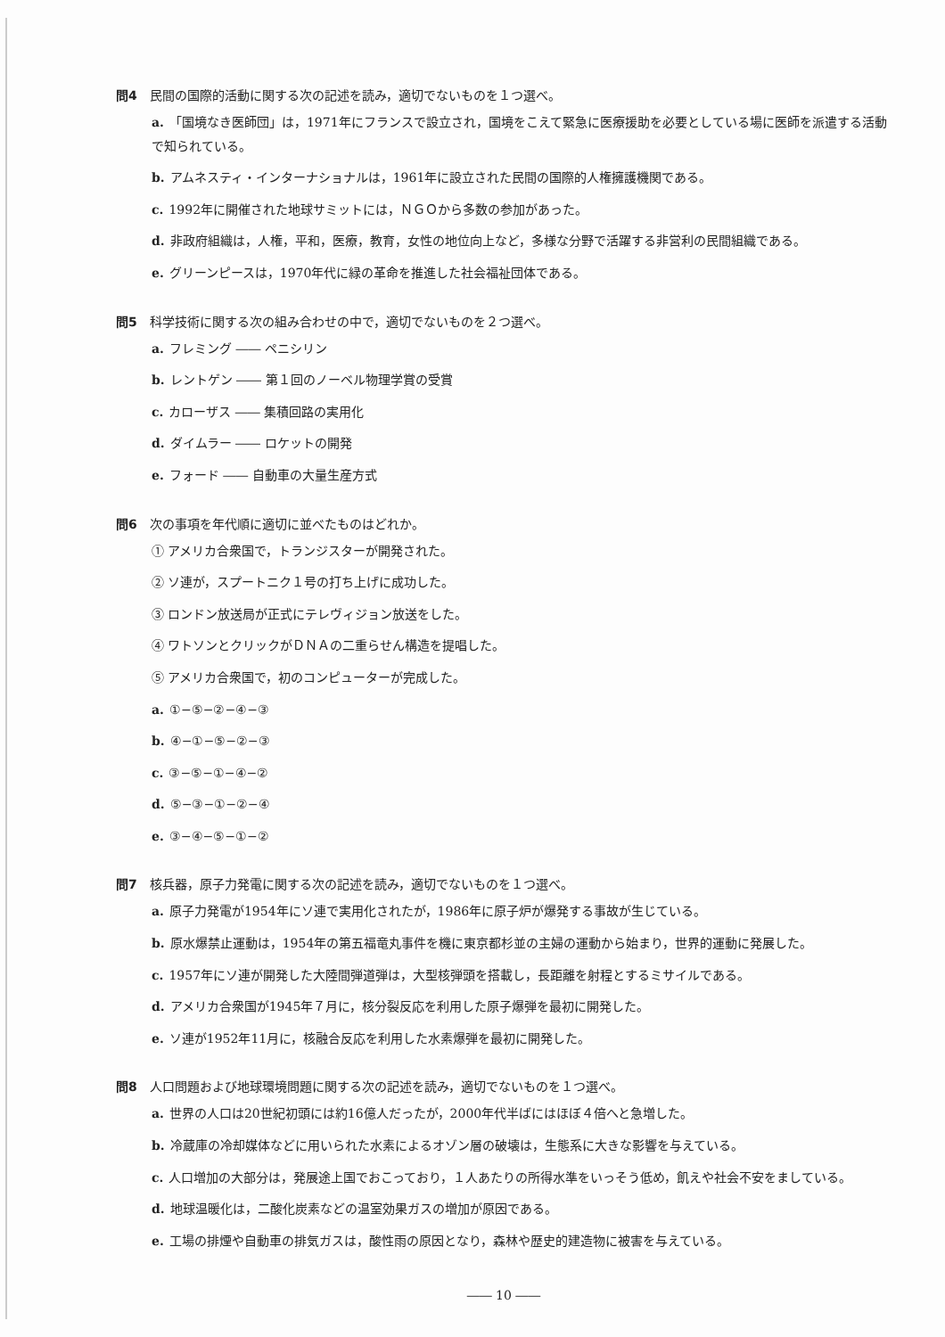問4 民間の国際的活動に関する次の記述を読み，適切でないものを１つ選べ。
a. 「国境なき医師団」は，1971年にフランスで設立され，国境をこえて緊急に医療援助を必要としている場に医師を派遣する活動で知られている。
b. アムネスティ・インターナショナルは，1961年に設立された民間の国際的人権擁護機関である。
c. 1992年に開催された地球サミットには，ＮＧＯから多数の参加があった。
d. 非政府組織は，人権，平和，医療，教育，女性の地位向上など，多様な分野で活躍する非営利の民間組織である。
e. グリーンピースは，1970年代に緑の革命を推進した社会福祉団体である。
問5 科学技術に関する次の組み合わせの中で，適切でないものを２つ選べ。
a. フレミング ―― ペニシリン
b. レントゲン ―― 第１回のノーベル物理学賞の受賞
c. カローザス ―― 集積回路の実用化
d. ダイムラー ―― ロケットの開発
e. フォード ―― 自動車の大量生産方式
問6 次の事項を年代順に適切に並べたものはどれか。
① アメリカ合衆国で，トランジスターが開発された。
② ソ連が，スプートニク１号の打ち上げに成功した。
③ ロンドン放送局が正式にテレヴィジョン放送をした。
④ ワトソンとクリックがＤＮＡの二重らせん構造を提唱した。
⑤ アメリカ合衆国で，初のコンピューターが完成した。
a. ①−⑤−②−④−③
b. ④−①−⑤−②−③
c. ③−⑤−①−④−②
d. ⑤−③−①−②−④
e. ③−④−⑤−①−②
問7 核兵器，原子力発電に関する次の記述を読み，適切でないものを１つ選べ。
a. 原子力発電が1954年にソ連で実用化されたが，1986年に原子炉が爆発する事故が生じている。
b. 原水爆禁止運動は，1954年の第五福竜丸事件を機に東京都杉並の主婦の運動から始まり，世界的運動に発展した。
c. 1957年にソ連が開発した大陸間弾道弾は，大型核弾頭を搭載し，長距離を射程とするミサイルである。
d. アメリカ合衆国が1945年７月に，核分裂反応を利用した原子爆弾を最初に開発した。
e. ソ連が1952年11月に，核融合反応を利用した水素爆弾を最初に開発した。
問8 人口問題および地球環境問題に関する次の記述を読み，適切でないものを１つ選べ。
a. 世界の人口は20世紀初頭には約16億人だったが，2000年代半ばにはほぼ４倍へと急増した。
b. 冷蔵庫の冷却媒体などに用いられた水素によるオゾン層の破壊は，生態系に大きな影響を与えている。
c. 人口増加の大部分は，発展途上国でおこっており，１人あたりの所得水準をいっそう低め，飢えや社会不安をましている。
d. 地球温暖化は，二酸化炭素などの温室効果ガスの増加が原因である。
e. 工場の排煙や自動車の排気ガスは，酸性雨の原因となり，森林や歴史的建造物に被害を与えている。
―― 10 ――